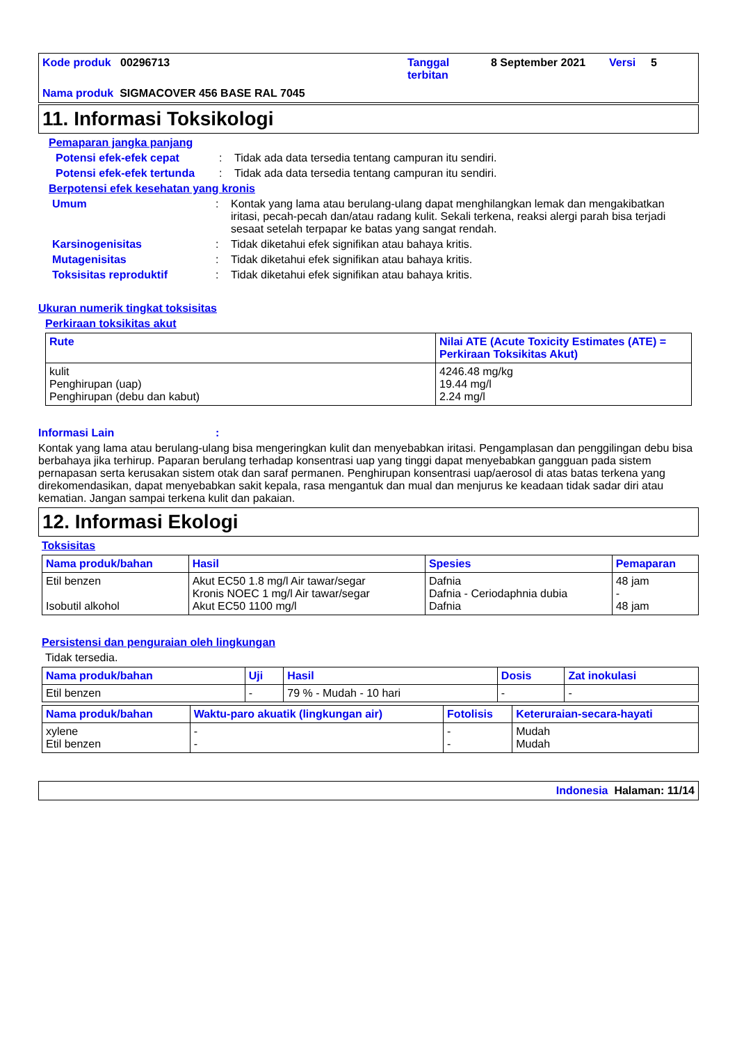Kode produk 00296713
Tanggal terbitan
8 September 2021
Versi
5
Nama produk SIGMACOVER 456 BASE RAL 7045
11. Informasi Toksikologi
Pemaparan jangka panjang
Potensi efek-efek cepat : Tidak ada data tersedia tentang campuran itu sendiri.
Potensi efek-efek tertunda
: Tidak ada data tersedia tentang campuran itu sendiri.
Berpotensi efek kesehatan yang kronis
Umum : Kontak yang lama atau berulang-ulang dapat menghilangkan lemak dan mengakibatkan iritasi, pecah-pecah dan/atau radang kulit. Sekali terkena, reaksi alergi parah bisa terjadi sesaat setelah terpapar ke batas yang sangat rendah.
Karsinogenisitas : Tidak diketahui efek signifikan atau bahaya kritis.
Mutagenisitas : Tidak diketahui efek signifikan atau bahaya kritis.
Toksisitas reproduktif : Tidak diketahui efek signifikan atau bahaya kritis.
Ukuran numerik tingkat toksisitas
Perkiraan toksikitas akut
| Rute | Nilai ATE (Acute Toxicity Estimates (ATE) = Perkiraan Toksikitas Akut) |
| --- | --- |
| kulit Penghirupan (uap) Penghirupan (debu dan kabut) | 4246.48 mg/kg 19.44 mg/l 2.24 mg/l |
Informasi Lain :
Kontak yang lama atau berulang-ulang bisa mengeringkan kulit dan menyebabkan iritasi. Pengamplasan dan penggilingan debu bisa berbahaya jika terhirup. Paparan berulang terhadap konsentrasi uap yang tinggi dapat menyebabkan gangguan pada sistem pernapasan serta kerusakan sistem otak dan saraf permanen. Penghirupan konsentrasi uap/aerosol di atas batas terkena yang direkomendasikan, dapat menyebabkan sakit kepala, rasa mengantuk dan mual dan menjurus ke keadaan tidak sadar diri atau kematian. Jangan sampai terkena kulit dan pakaian.
12. Informasi Ekologi
Toksisitas
| Nama produk/bahan | Hasil | Spesies | Pemaparan |
| --- | --- | --- | --- |
| Etil benzen Isobutil alkohol | Akut EC50 1.8 mg/l Air tawar/segar Kronis NOEC 1 mg/l Air tawar/segar Akut EC50 1100 mg/l | Dafnia Dafnia - Ceriodaphnia dubia Dafnia | 48 jam - 48 jam |
Persistensi dan penguraian oleh lingkungan
Tidak tersedia.
| Nama produk/bahan | Uji | Hasil | Dosis | Zat inokulasi |
| --- | --- | --- | --- | --- |
| Etil benzen | - | 79 % - Mudah - 10 hari | - | - |
| Nama produk/bahan | Waktu-paro akuatik (lingkungan air) | Fotolisis | Keteruraian-secara-hayati |
| --- | --- | --- | --- |
| xylene Etil benzen | - - | - - | Mudah Mudah |
Indonesia Halaman: 11/14